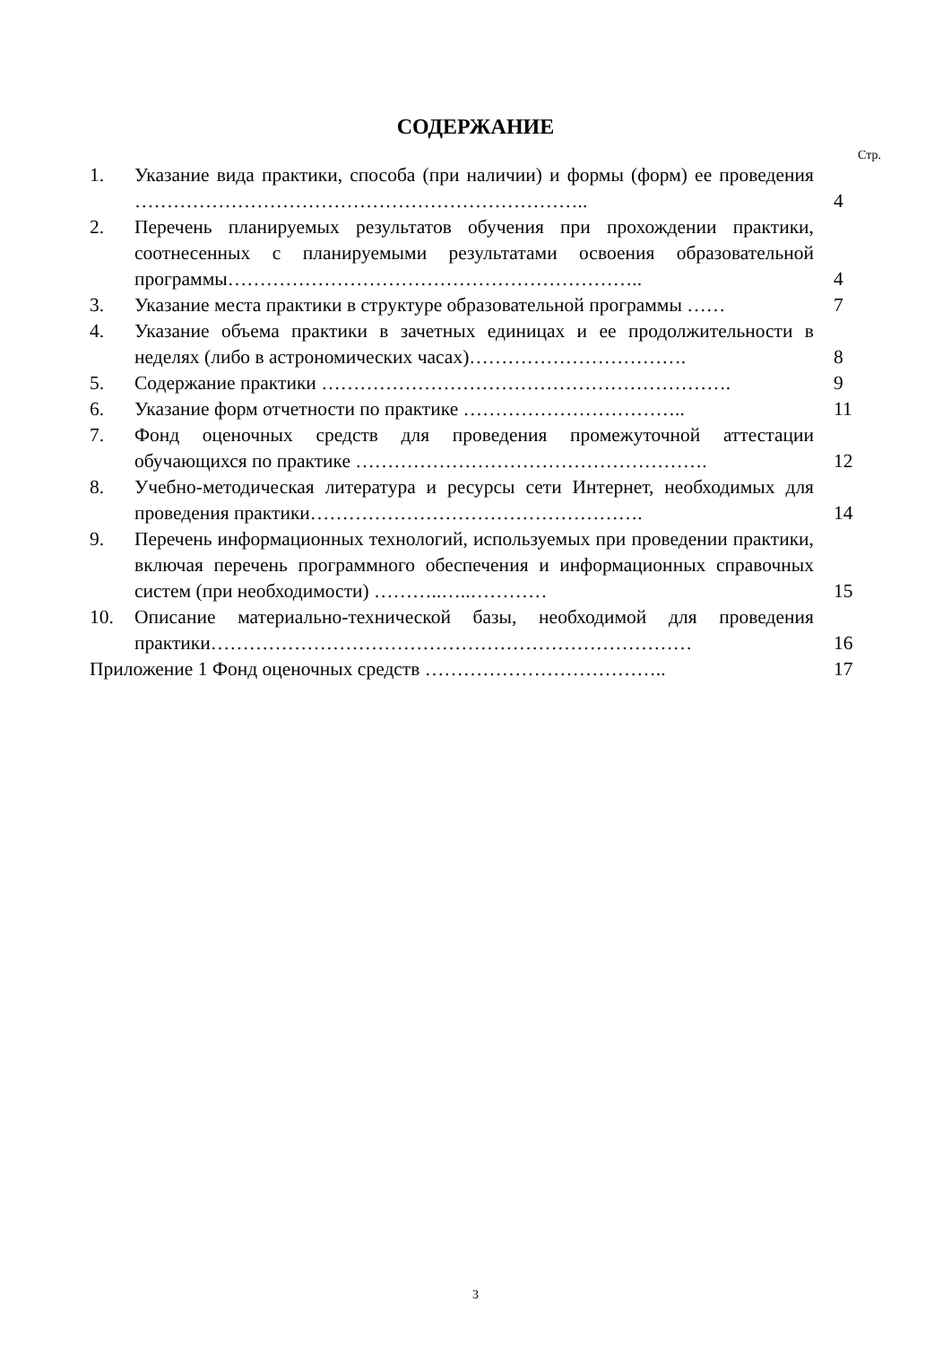СОДЕРЖАНИЕ
Стр.
| 1. | Указание вида практики, способа (при наличии) и формы (форм) ее проведения …………………………………………………………….. | 4 |
| 2. | Перечень планируемых результатов обучения при прохождении практики, соотнесенных с планируемыми результатами освоения образовательной программы……………………………………………………….. | 4 |
| 3. | Указание места практики в структуре образовательной программы …… | 7 |
| 4. | Указание объема практики в зачетных единицах и ее продолжительности в неделях (либо в астрономических часах)……………………………. | 8 |
| 5. | Содержание практики ………………………………………………………. | 9 |
| 6. | Указание форм отчетности по практике …………………………….. | 11 |
| 7. | Фонд оценочных средств для проведения промежуточной аттестации обучающихся по практике ………………………………………………. | 12 |
| 8. | Учебно-методическая литература и ресурсы сети Интернет, необходимых для проведения практики……………………………………………. | 14 |
| 9. | Перечень информационных технологий, используемых при проведении практики, включая перечень программного обеспечения и информационных справочных систем (при необходимости) ………..…..………… | 15 |
| 10. | Описание материально-технической базы, необходимой для проведения практики………………………………………………………………… | 16 |
| Приложение 1 Фонд оценочных средств ……………………………….. | | 17 |
3